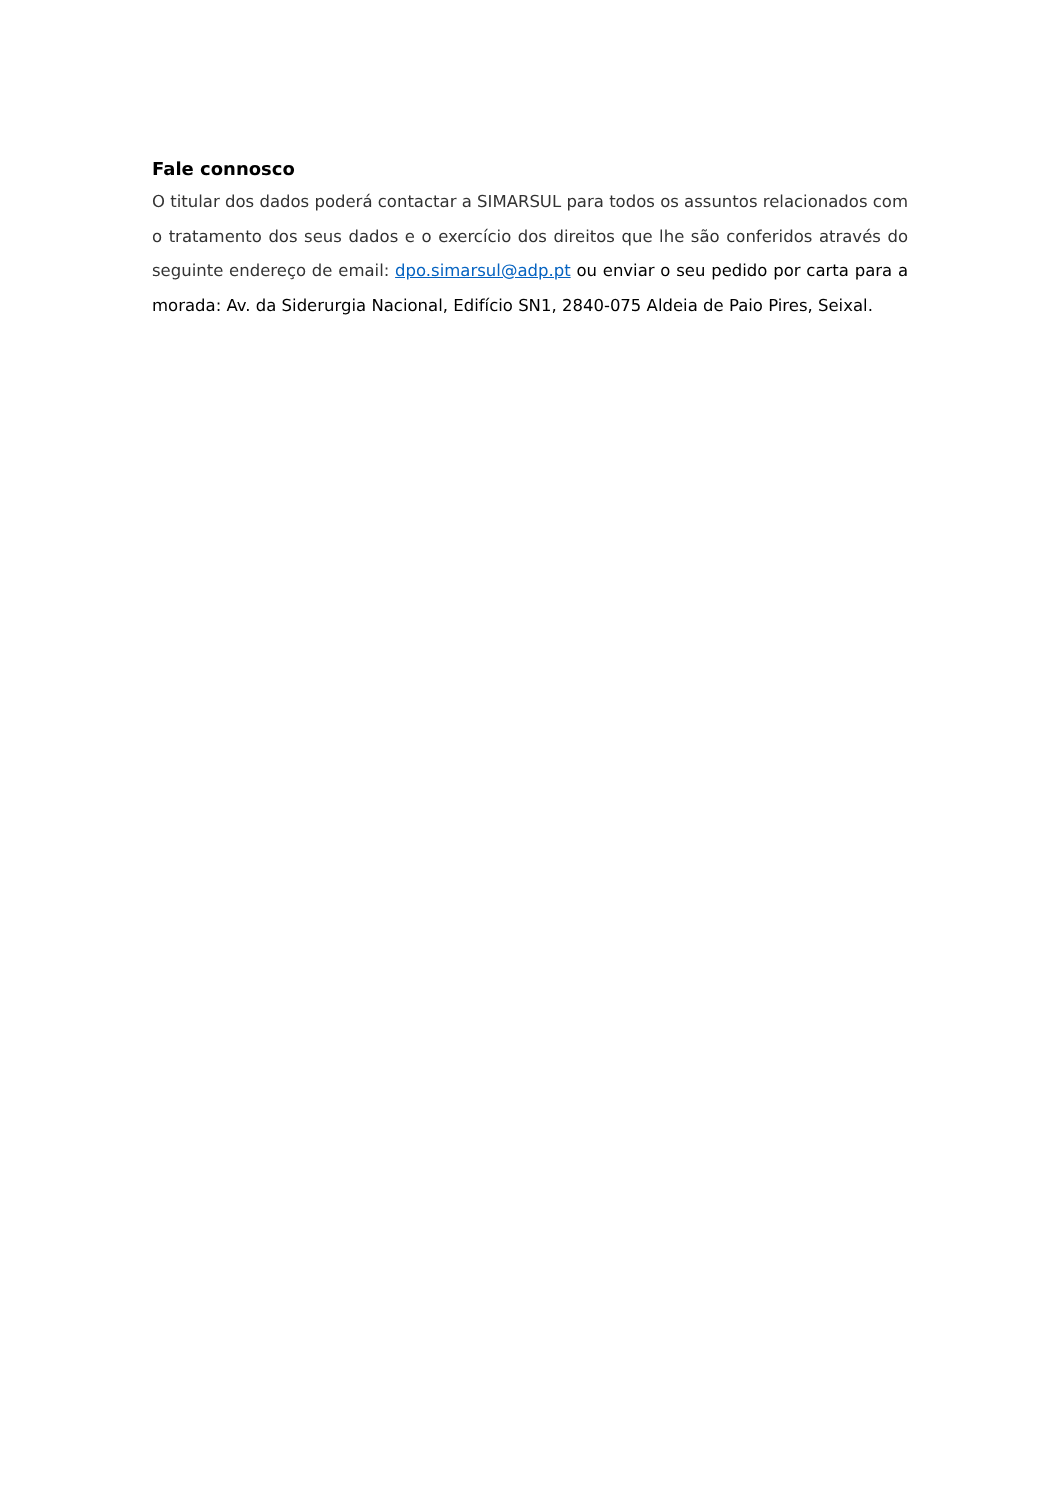Fale connosco
O titular dos dados poderá contactar a SIMARSUL para todos os assuntos relacionados com o tratamento dos seus dados e o exercício dos direitos que lhe são conferidos através do seguinte endereço de email: dpo.simarsul@adp.pt ou enviar o seu pedido por carta para a morada: Av. da Siderurgia Nacional, Edifício SN1, 2840-075 Aldeia de Paio Pires, Seixal.